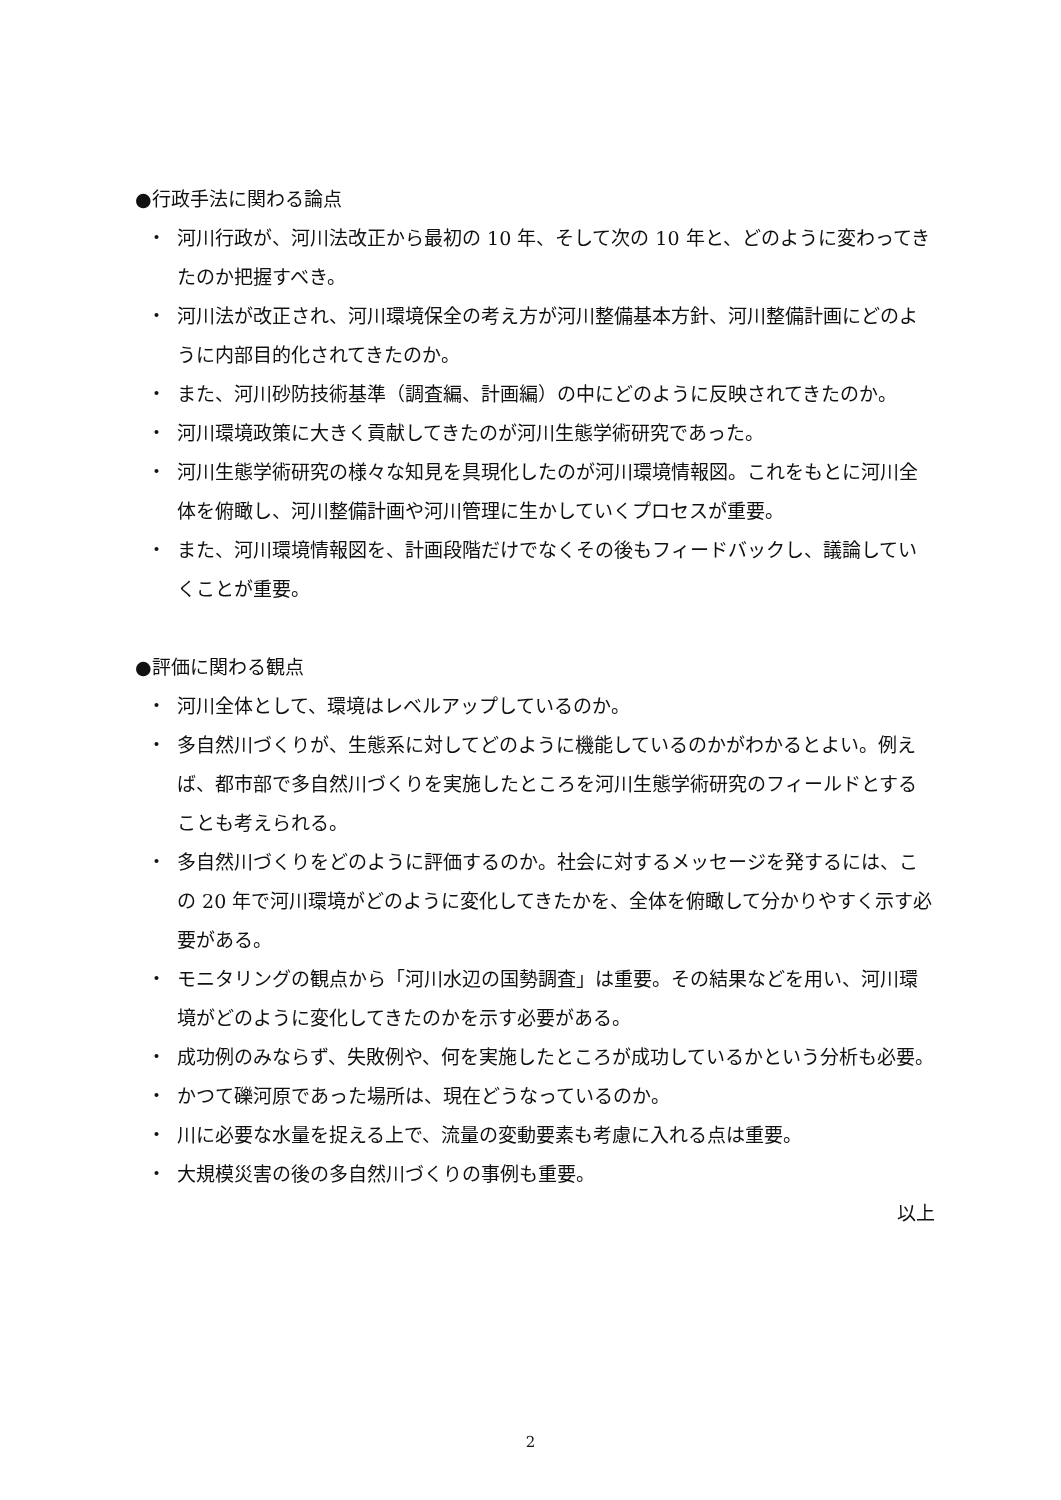●行政手法に関わる論点
・ 河川行政が、河川法改正から最初の 10 年、そして次の 10 年と、どのように変わってきたのか把握すべき。
・ 河川法が改正され、河川環境保全の考え方が河川整備基本方針、河川整備計画にどのように内部目的化されてきたのか。
・ また、河川砂防技術基準（調査編、計画編）の中にどのように反映されてきたのか。
・ 河川環境政策に大きく貢献してきたのが河川生態学術研究であった。
・ 河川生態学術研究の様々な知見を具現化したのが河川環境情報図。これをもとに河川全体を俯瞰し、河川整備計画や河川管理に生かしていくプロセスが重要。
・ また、河川環境情報図を、計画段階だけでなくその後もフィードバックし、議論していくことが重要。
●評価に関わる観点
・ 河川全体として、環境はレベルアップしているのか。
・ 多自然川づくりが、生態系に対してどのように機能しているのかがわかるとよい。例えば、都市部で多自然川づくりを実施したところを河川生態学術研究のフィールドとすることも考えられる。
・ 多自然川づくりをどのように評価するのか。社会に対するメッセージを発するには、この 20 年で河川環境がどのように変化してきたかを、全体を俯瞰して分かりやすく示す必要がある。
・ モニタリングの観点から「河川水辺の国勢調査」は重要。その結果などを用い、河川環境がどのように変化してきたのかを示す必要がある。
・ 成功例のみならず、失敗例や、何を実施したところが成功しているかという分析も必要。
・ かつて礫河原であった場所は、現在どうなっているのか。
・ 川に必要な水量を捉える上で、流量の変動要素も考慮に入れる点は重要。
・ 大規模災害の後の多自然川づくりの事例も重要。
以上
2